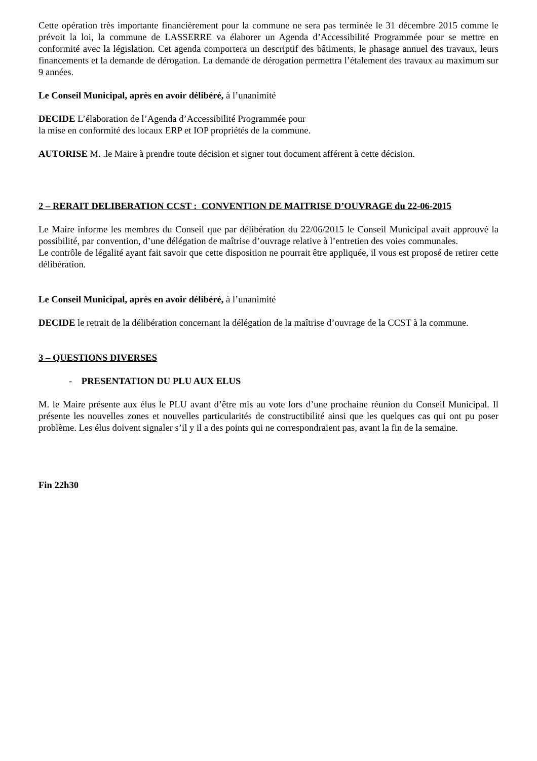Cette opération très importante financièrement pour la commune ne sera pas terminée le 31 décembre 2015 comme le prévoit la loi, la commune de LASSERRE va élaborer un Agenda d’Accessibilité Programmée pour se mettre en conformité avec la législation. Cet agenda comportera un descriptif des bâtiments, le phasage annuel des travaux, leurs financements et la demande de dérogation. La demande de dérogation permettra l’étalement des travaux au maximum sur 9 années.
Le Conseil Municipal, après en avoir délibéré, à l’unanimité
DECIDE L’élaboration de l’Agenda d’Accessibilité Programmée pour
la mise en conformité des locaux ERP et IOP propriétés de la commune.
AUTORISE M. .le Maire à prendre toute décision et signer tout document afférent à cette décision.
2 – RERAIT DELIBERATION CCST : CONVENTION DE MAITRISE D’OUVRAGE du 22-06-2015
Le Maire informe les membres du Conseil que par délibération du 22/06/2015 le Conseil Municipal avait approuvé la possibilité, par convention, d’une délégation de maîtrise d’ouvrage relative à l’entretien des voies communales.
Le contrôle de légalité ayant fait savoir que cette disposition ne pourrait être appliquée, il vous est proposé de retirer cette délibération.
Le Conseil Municipal, après en avoir délibéré, à l’unanimité
DECIDE le retrait de la délibération concernant la délégation de la maîtrise d’ouvrage de la CCST à la commune.
3 – QUESTIONS DIVERSES
- PRESENTATION DU PLU AUX ELUS
M. le Maire présente aux élus le PLU avant d’être mis au vote lors d’une prochaine réunion du Conseil Municipal. Il présente les nouvelles zones et nouvelles particularités de constructibilité ainsi que les quelques cas qui ont pu poser problème. Les élus doivent signaler s’il y il a des points qui ne correspondraient pas, avant la fin de la semaine.
Fin 22h30